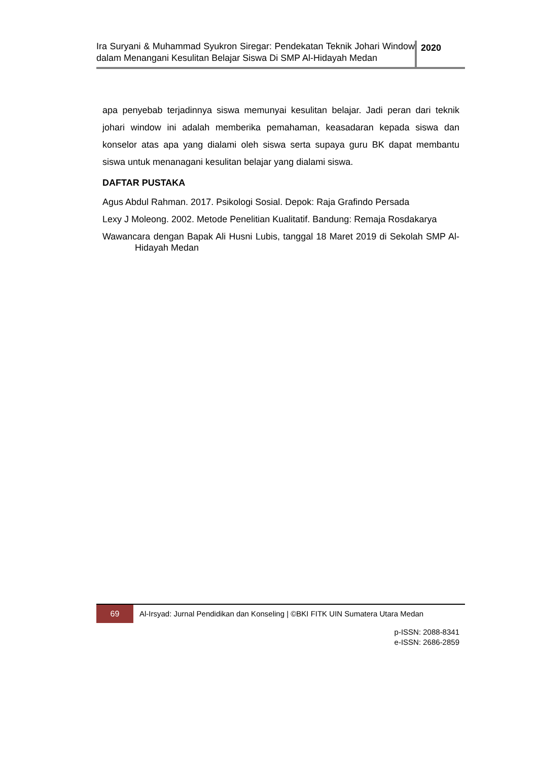Ira Suryani & Muhammad Syukron Siregar: Pendekatan Teknik Johari Window dalam Menangani Kesulitan Belajar Siswa Di SMP Al-Hidayah Medan
2020
apa penyebab terjadinnya siswa memunyai kesulitan belajar. Jadi peran dari teknik johari window ini adalah memberika pemahaman, keasadaran kepada siswa dan konselor atas apa yang dialami oleh siswa serta supaya guru BK dapat membantu siswa untuk menanagani kesulitan belajar yang dialami siswa.
DAFTAR PUSTAKA
Agus Abdul Rahman. 2017. Psikologi Sosial. Depok: Raja Grafindo Persada
Lexy J Moleong. 2002. Metode Penelitian Kualitatif. Bandung: Remaja Rosdakarya
Wawancara dengan Bapak Ali Husni Lubis, tanggal 18 Maret 2019 di Sekolah SMP Al-Hidayah Medan
69
Al-Irsyad: Jurnal Pendidikan dan Konseling | ©BKI FITK UIN Sumatera Utara Medan
p-ISSN: 2088-8341
e-ISSN: 2686-2859